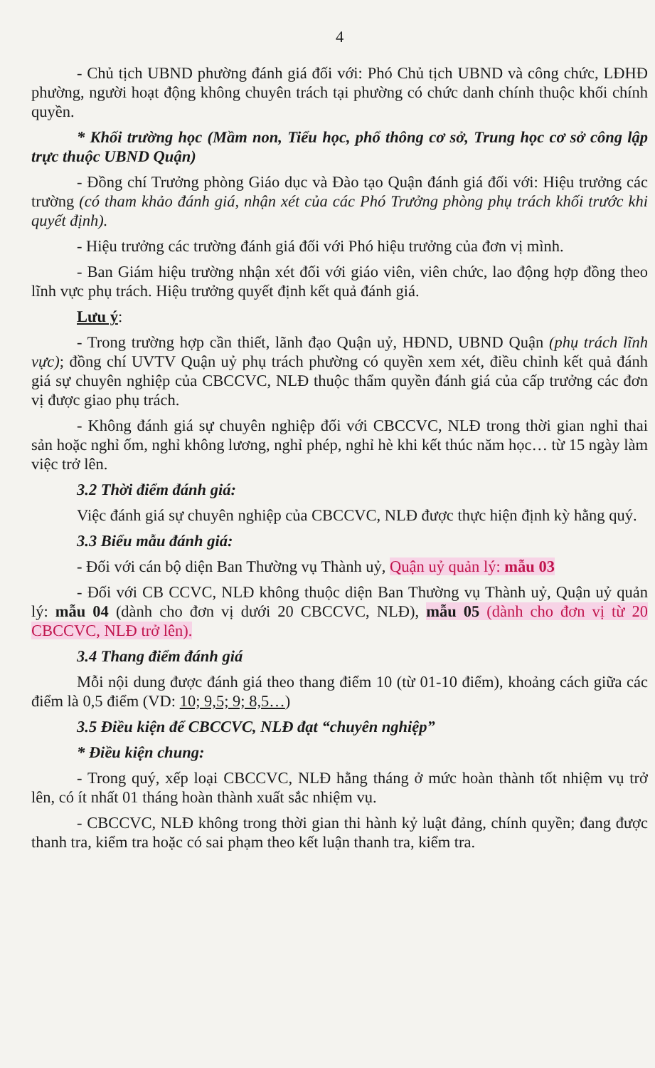4
- Chủ tịch UBND phường đánh giá đối với: Phó Chủ tịch UBND và công chức, LĐHĐ phường, người hoạt động không chuyên trách tại phường có chức danh chính thuộc khối chính quyền.
* Khối trường học (Mầm non, Tiểu học, phổ thông cơ sở, Trung học cơ sở công lập trực thuộc UBND Quận)
- Đồng chí Trưởng phòng Giáo dục và Đào tạo Quận đánh giá đối với: Hiệu trưởng các trường (có tham khảo đánh giá, nhận xét của các Phó Trưởng phòng phụ trách khối trước khi quyết định).
- Hiệu trưởng các trường đánh giá đối với Phó hiệu trưởng của đơn vị mình.
- Ban Giám hiệu trường nhận xét đối với giáo viên, viên chức, lao động hợp đồng theo lĩnh vực phụ trách. Hiệu trưởng quyết định kết quả đánh giá.
Lưu ý:
- Trong trường hợp cần thiết, lãnh đạo Quận uỷ, HĐND, UBND Quận (phụ trách lĩnh vực); đồng chí UVTV Quận uỷ phụ trách phường có quyền xem xét, điều chỉnh kết quả đánh giá sự chuyên nghiệp của CBCCVC, NLĐ thuộc thẩm quyền đánh giá của cấp trưởng các đơn vị được giao phụ trách.
- Không đánh giá sự chuyên nghiệp đối với CBCCVC, NLĐ trong thời gian nghỉ thai sản hoặc nghỉ ốm, nghỉ không lương, nghỉ phép, nghỉ hè khi kết thúc năm học… từ 15 ngày làm việc trở lên.
3.2 Thời điểm đánh giá:
Việc đánh giá sự chuyên nghiệp của CBCCVC, NLĐ được thực hiện định kỳ hằng quý.
3.3 Biểu mẫu đánh giá:
- Đối với cán bộ diện Ban Thường vụ Thành uỷ, Quận uỷ quản lý: mẫu 03
- Đối với CB CCVC, NLĐ không thuộc diện Ban Thường vụ Thành uỷ, Quận uỷ quản lý: mẫu 04 (dành cho đơn vị dưới 20 CBCCVC, NLĐ), mẫu 05 (dành cho đơn vị từ 20 CBCCVC, NLĐ trở lên).
3.4 Thang điểm đánh giá
Mỗi nội dung được đánh giá theo thang điểm 10 (từ 01-10 điểm), khoảng cách giữa các điểm là 0,5 điểm (VD: 10; 9,5; 9; 8,5…)
3.5 Điều kiện để CBCCVC, NLĐ đạt “chuyên nghiệp”
* Điều kiện chung:
- Trong quý, xếp loại CBCCVC, NLĐ hằng tháng ở mức hoàn thành tốt nhiệm vụ trở lên, có ít nhất 01 tháng hoàn thành xuất sắc nhiệm vụ.
- CBCCVC, NLĐ không trong thời gian thi hành kỷ luật đảng, chính quyền; đang được thanh tra, kiểm tra hoặc có sai phạm theo kết luận thanh tra, kiểm tra.